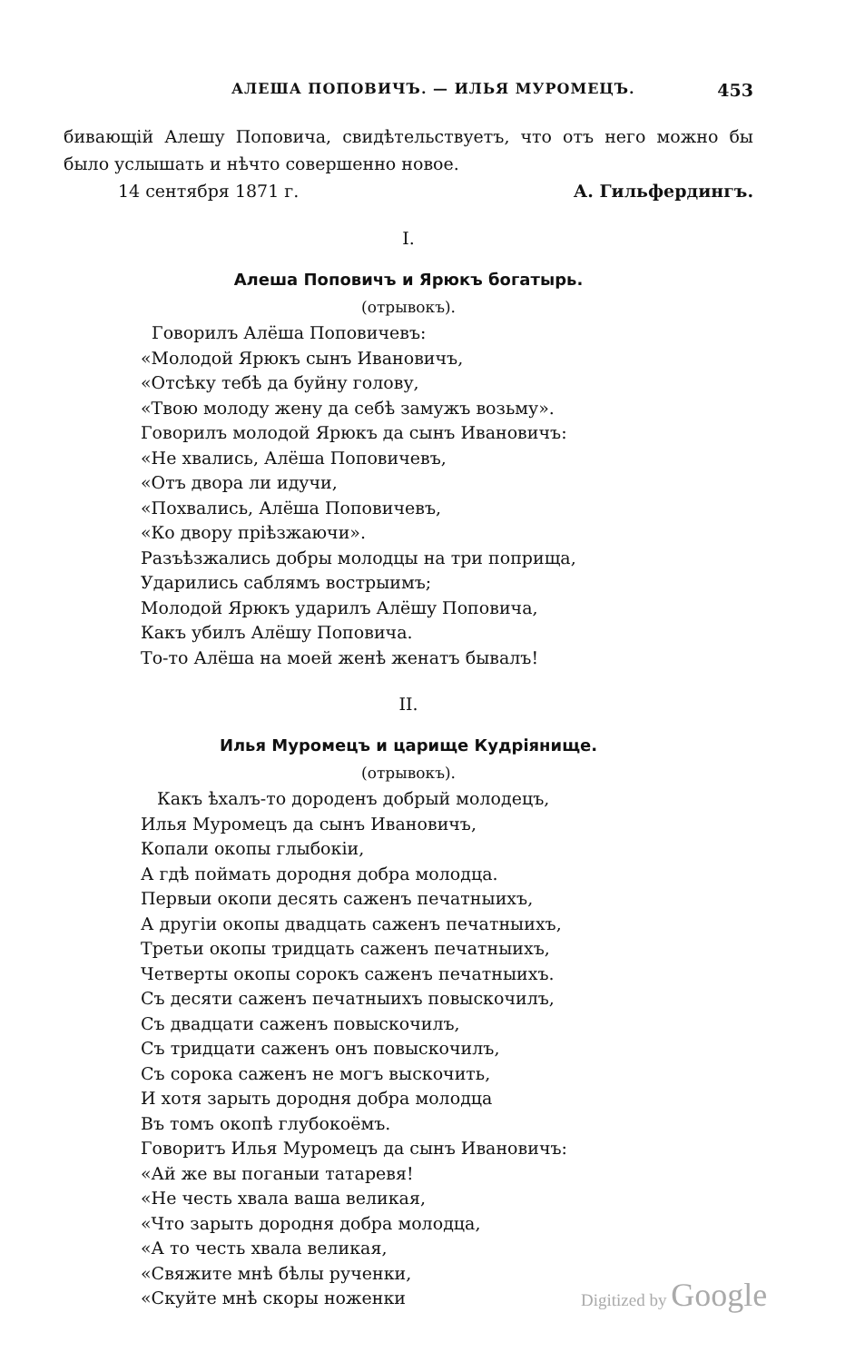АЛЕША ПОПОВИЧЪ. — ИЛЬЯ МУРОМЕЦЪ. 453
бивающій Алешу Поповича, свидѣтельствуетъ, что отъ него можно бы было услышать и нѣчто совершенно новое.
14 сентября 1871 г. А. Гильфердингъ.
I.
Алеша Поповичъ и Ярюкъ богатырь.
(отрывокъ).
Говорилъ Алёша Поповичевъ:
«Молодой Ярюкъ сынъ Ивановичъ,
«Отсѣку тебѣ да буйну голову,
«Твою молоду жену да себѣ замужъ возьму».
Говорилъ молодой Ярюкъ да сынъ Ивановичъ:
«Не хвались, Алёша Поповичевъ,
«Отъ двора ли идучи,
«Похвались, Алёша Поповичевъ,
«Ко двору пріѣзжаючи».
Разъѣзжались добры молодцы на три поприща,
Ударились саблямъ вострыимъ;
Молодой Ярюкъ ударилъ Алёшу Поповича,
Какъ убилъ Алёшу Поповича.
То-то Алёша на моей женѣ женатъ бывалъ!
II.
Илья Муромецъ и царище Кудріянище.
(отрывокъ).
Какъ ѣхалъ-то дороденъ добрый молодецъ,
Илья Муромецъ да сынъ Ивановичъ,
Копали окопы глыбокіи,
А гдѣ поймать дородня добра молодца.
Первыи окопи десять саженъ печатныихъ,
А другіи окопы двадцать саженъ печатныихъ,
Третьи окопы тридцать саженъ печатныихъ,
Четверты окопы сорокъ саженъ печатныихъ.
Съ десяти саженъ печатныихъ повыскочилъ,
Съ двадцати саженъ повыскочилъ,
Съ тридцати саженъ онъ повыскочилъ,
Съ сорока саженъ не могъ выскочить,
И хотя зарыть дородня добра молодца
Въ томъ окопѣ глубокоёмъ.
Говоритъ Илья Муромецъ да сынъ Ивановичъ:
«Ай же вы поганыи татаревя!
«Не честь хвала ваша великая,
«Что зарыть дородня добра молодца,
«А то честь хвала великая,
«Свяжите мнѣ бѣлы рученки,
«Скуйте мнѣ скоры ноженки
Digitized by Google